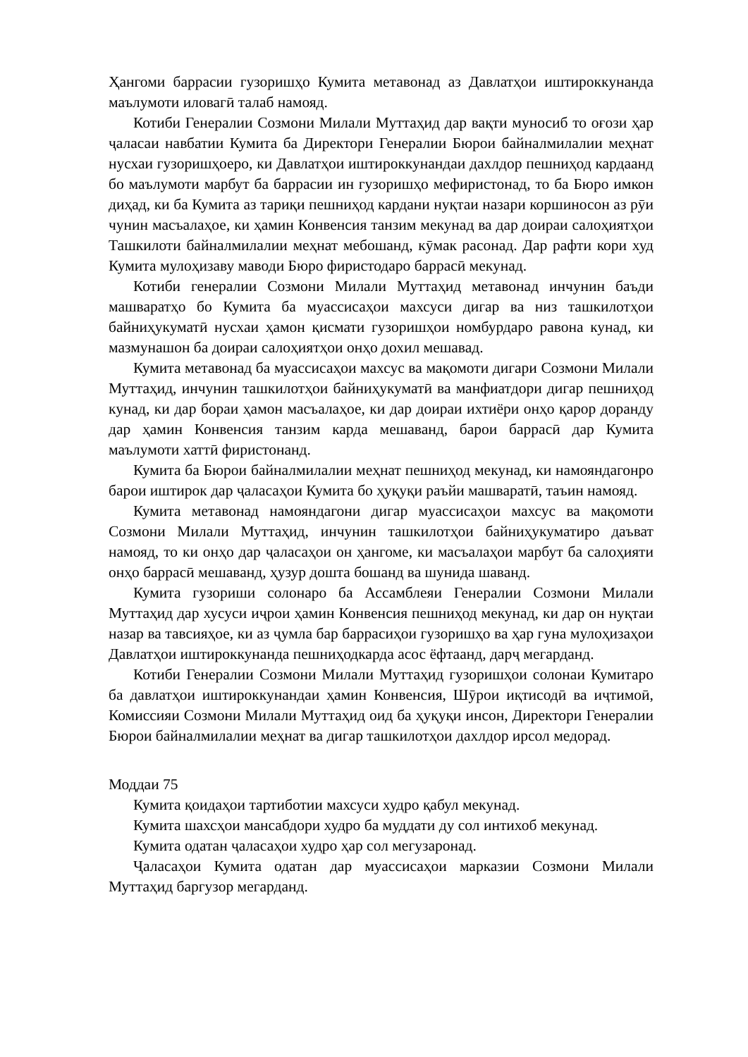Ҳангоми баррасии гузоришҳо Кумита метавонад аз Давлатҳои иштироккунанда маълумоти иловагӣ талаб намояд.
Котиби Генералии Созмони Милали Муттаҳид дар вақти муносиб то оғози ҳар ҷаласаи навбатии Кумита ба Директори Генералии Бюрои байналмилалии меҳнат нусхаи гузоришҳоеро, ки Давлатҳои иштироккунандаи дахлдор пешниҳод кардаанд бо маълумоти марбут ба баррасии ин гузоришҳо мефиристонад, то ба Бюро имкон диҳад, ки ба Кумита аз тариқи пешниҳод кардани нуқтаи назари коршиносон аз рӯи чунин масъалаҳое, ки ҳамин Конвенсия танзим мекунад ва дар доираи салоҳиятҳои Ташкилоти байналмилалии меҳнат мебошанд, кӯмак расонад. Дар рафти кори худ Кумита мулоҳизаву маводи Бюро фиристодаро баррасӣ мекунад.
Котиби генералии Созмони Милали Муттаҳид метавонад инчунин баъди машваратҳо бо Кумита ба муассисаҳои махсуси дигар ва низ ташкилотҳои байниҳукуматӣ нусхаи ҳамон қисмати гузоришҳои номбурдаро равона кунад, ки мазмунашон ба доираи салоҳиятҳои онҳо дохил мешавад.
Кумита метавонад ба муассисаҳои махсус ва мақомоти дигари Созмони Милали Муттаҳид, инчунин ташкилотҳои байниҳукуматӣ ва манфиатдори дигар пешниҳод кунад, ки дар бораи ҳамон масъалаҳое, ки дар доираи ихтиёри онҳо қарор доранду дар ҳамин Конвенсия танзим карда мешаванд, барои баррасӣ дар Кумита маълумоти хаттӣ фиристонанд.
Кумита ба Бюрои байналмилалии меҳнат пешниҳод мекунад, ки намояндагонро барои иштирок дар ҷаласаҳои Кумита бо ҳуқуқи раъйи машваратӣ, таъин намояд.
Кумита метавонад намояндагони дигар муассисаҳои махсус ва мақомоти Созмони Милали Муттаҳид, инчунин ташкилотҳои байниҳукуматиро даъват намояд, то ки онҳо дар ҷаласаҳои он ҳангоме, ки масъалаҳои марбут ба салоҳияти онҳо баррасӣ мешаванд, ҳузур дошта бошанд ва шунида шаванд.
Кумита гузориши солонаро ба Ассамблеяи Генералии Созмони Милали Муттаҳид дар хусуси иҷрои ҳамин Конвенсия пешниҳод мекунад, ки дар он нуқтаи назар ва тавсияҳое, ки аз ҷумла бар баррасиҳои гузоришҳо ва ҳар гуна мулоҳизаҳои Давлатҳои иштироккунанда пешниҳодкарда асос ёфтаанд, дарҷ мегарданд.
Котиби Генералии Созмони Милали Муттаҳид гузоришҳои солонаи Кумитаро ба давлатҳои иштироккунандаи ҳамин Конвенсия, Шӯрои иқтисодӣ ва иҷтимоӣ, Комиссияи Созмони Милали Муттаҳид оид ба ҳуқуқи инсон, Директори Генералии Бюрои байналмилалии меҳнат ва дигар ташкилотҳои дахлдор ирсол медорад.
Моддаи 75
Кумита қоидаҳои тартиботии махсуси худро қабул мекунад.
Кумита шахсҳои мансабдори худро ба муддати ду сол интихоб мекунад.
Кумита одатан ҷаласаҳои худро ҳар сол мегузаронад.
Ҷаласаҳои Кумита одатан дар муассисаҳои марказии Созмони Милали Муттаҳид баргузор мегарданд.